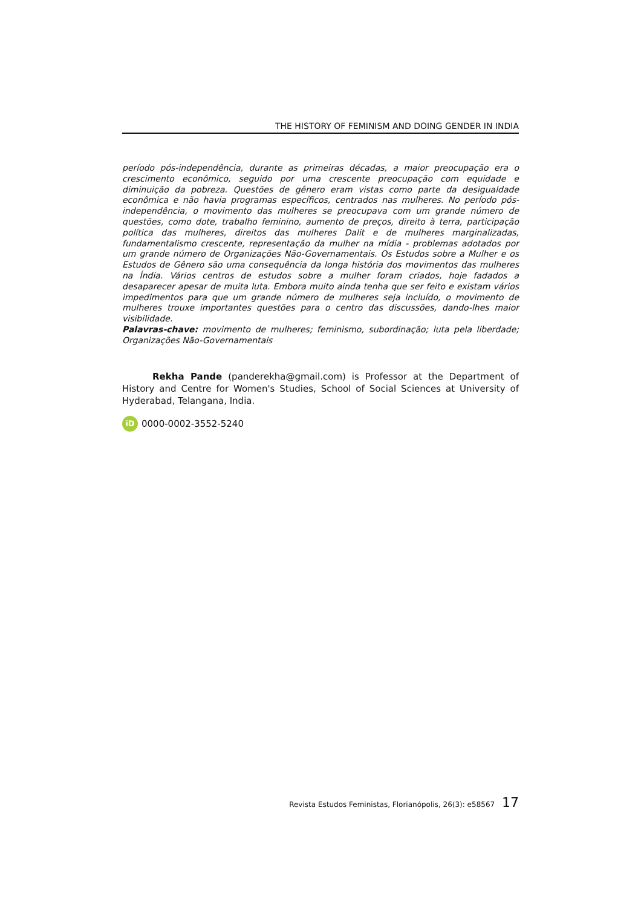THE HISTORY OF FEMINISM AND DOING GENDER IN INDIA
período pós-independência, durante as primeiras décadas, a maior preocupação era o crescimento econômico, seguido por uma crescente preocupação com equidade e diminuição da pobreza. Questões de gênero eram vistas como parte da desigualdade econômica e não havia programas específicos, centrados nas mulheres. No período pós-independência, o movimento das mulheres se preocupava com um grande número de questões, como dote, trabalho feminino, aumento de preços, direito à terra, participação política das mulheres, direitos das mulheres Dalit e de mulheres marginalizadas, fundamentalismo crescente, representação da mulher na mídia - problemas adotados por um grande número de Organizações Não-Governamentais. Os Estudos sobre a Mulher e os Estudos de Gênero são uma consequência da longa história dos movimentos das mulheres na Índia. Vários centros de estudos sobre a mulher foram criados, hoje fadados a desaparecer apesar de muita luta. Embora muito ainda tenha que ser feito e existam vários impedimentos para que um grande número de mulheres seja incluído, o movimento de mulheres trouxe importantes questões para o centro das discussões, dando-lhes maior visibilidade.
Palavras-chave: movimento de mulheres; feminismo, subordinação; luta pela liberdade; Organizações Não-Governamentais
Rekha Pande (panderekha@gmail.com) is Professor at the Department of History and Centre for Women's Studies, School of Social Sciences at University of Hyderabad, Telangana, India.
iD
0000-0002-3552-5240
Revista Estudos Feministas, Florianópolis, 26(3): e58567 17